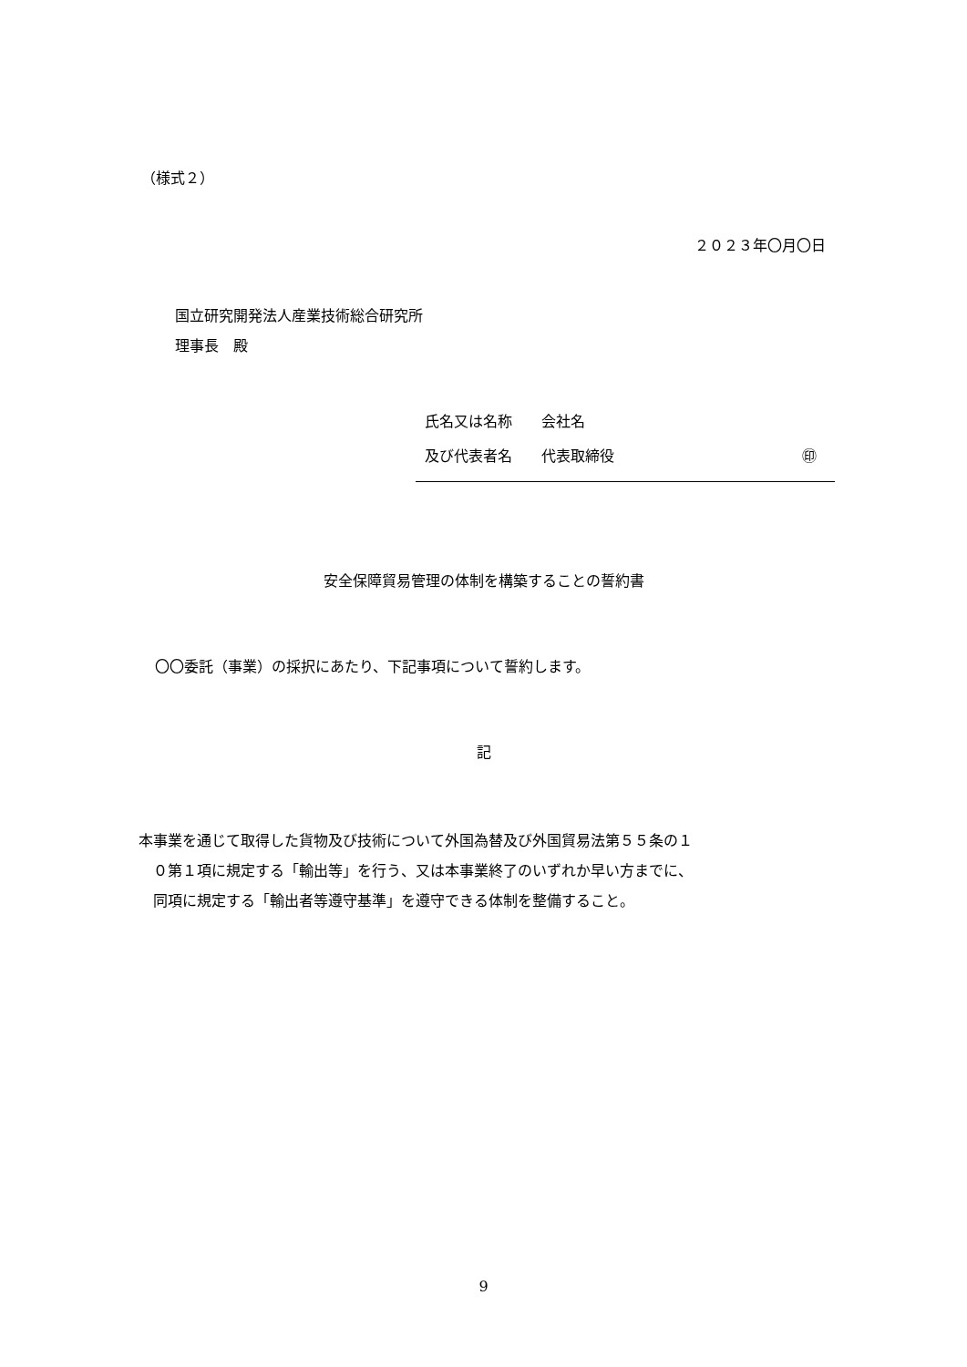（様式２）
２０２３年〇月〇日
国立研究開発法人産業技術総合研究所
理事長　殿
氏名又は名称　　会社名
及び代表者名　　代表取締役 ㊞
安全保障貿易管理の体制を構築することの誓約書
〇〇委託（事業）の採択にあたり、下記事項について誓約します。
記
本事業を通じて取得した貨物及び技術について外国為替及び外国貿易法第５５条の１
　０第１項に規定する「輸出等」を行う、又は本事業終了のいずれか早い方までに、
　同項に規定する「輸出者等遵守基準」を遵守できる体制を整備すること。
9